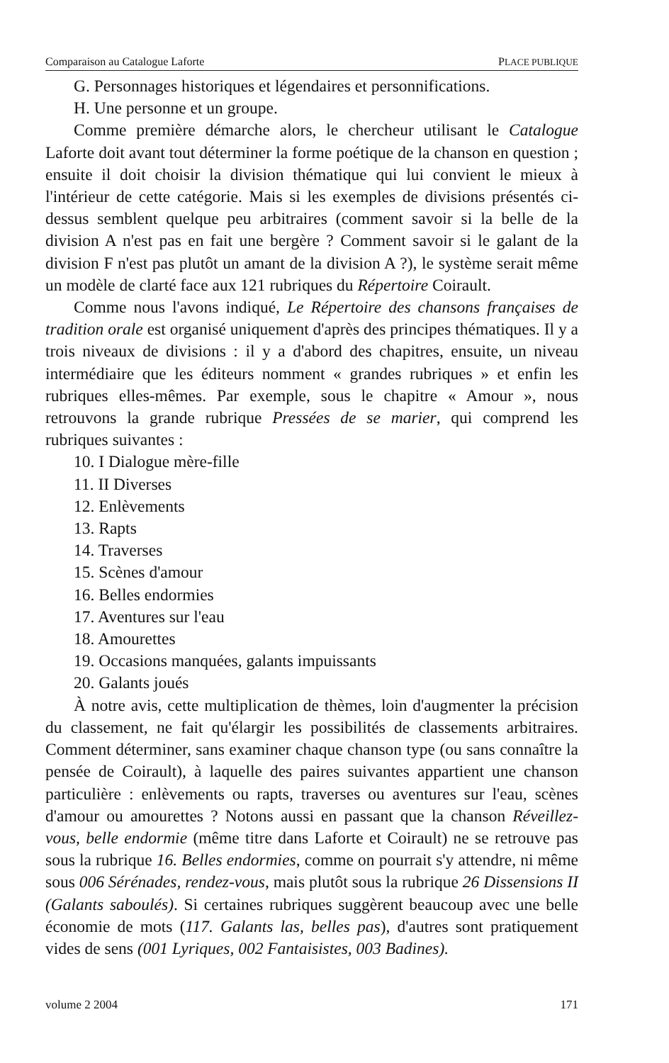Comparaison au Catalogue Laforte PLACE PUBLIQUE
G. Personnages historiques et légendaires et personnifications.
H. Une personne et un groupe.
Comme première démarche alors, le chercheur utilisant le Catalogue Laforte doit avant tout déterminer la forme poétique de la chanson en question ; ensuite il doit choisir la division thématique qui lui convient le mieux à l'intérieur de cette catégorie. Mais si les exemples de divisions présentés ci-dessus semblent quelque peu arbitraires (comment savoir si la belle de la division A n'est pas en fait une bergère ? Comment savoir si le galant de la division F n'est pas plutôt un amant de la division A ?), le système serait même un modèle de clarté face aux 121 rubriques du Répertoire Coirault.
Comme nous l'avons indiqué, Le Répertoire des chansons françaises de tradition orale est organisé uniquement d'après des principes thématiques. Il y a trois niveaux de divisions : il y a d'abord des chapitres, ensuite, un niveau intermédiaire que les éditeurs nomment « grandes rubriques » et enfin les rubriques elles-mêmes. Par exemple, sous le chapitre « Amour », nous retrouvons la grande rubrique Pressées de se marier, qui comprend les rubriques suivantes :
10. I Dialogue mère-fille
11. II Diverses
12. Enlèvements
13. Rapts
14. Traverses
15. Scènes d'amour
16. Belles endormies
17. Aventures sur l'eau
18. Amourettes
19. Occasions manquées, galants impuissants
20. Galants joués
À notre avis, cette multiplication de thèmes, loin d'augmenter la précision du classement, ne fait qu'élargir les possibilités de classements arbitraires. Comment déterminer, sans examiner chaque chanson type (ou sans connaître la pensée de Coirault), à laquelle des paires suivantes appartient une chanson particulière : enlèvements ou rapts, traverses ou aventures sur l'eau, scènes d'amour ou amourettes ? Notons aussi en passant que la chanson Réveillez-vous, belle endormie (même titre dans Laforte et Coirault) ne se retrouve pas sous la rubrique 16. Belles endormies, comme on pourrait s'y attendre, ni même sous 006 Sérénades, rendez-vous, mais plutôt sous la rubrique 26 Dissensions II (Galants saboulés). Si certaines rubriques suggèrent beaucoup avec une belle économie de mots (117. Galants las, belles pas), d'autres sont pratiquement vides de sens (001 Lyriques, 002 Fantaisistes, 003 Badines).
volume 2 2004 171